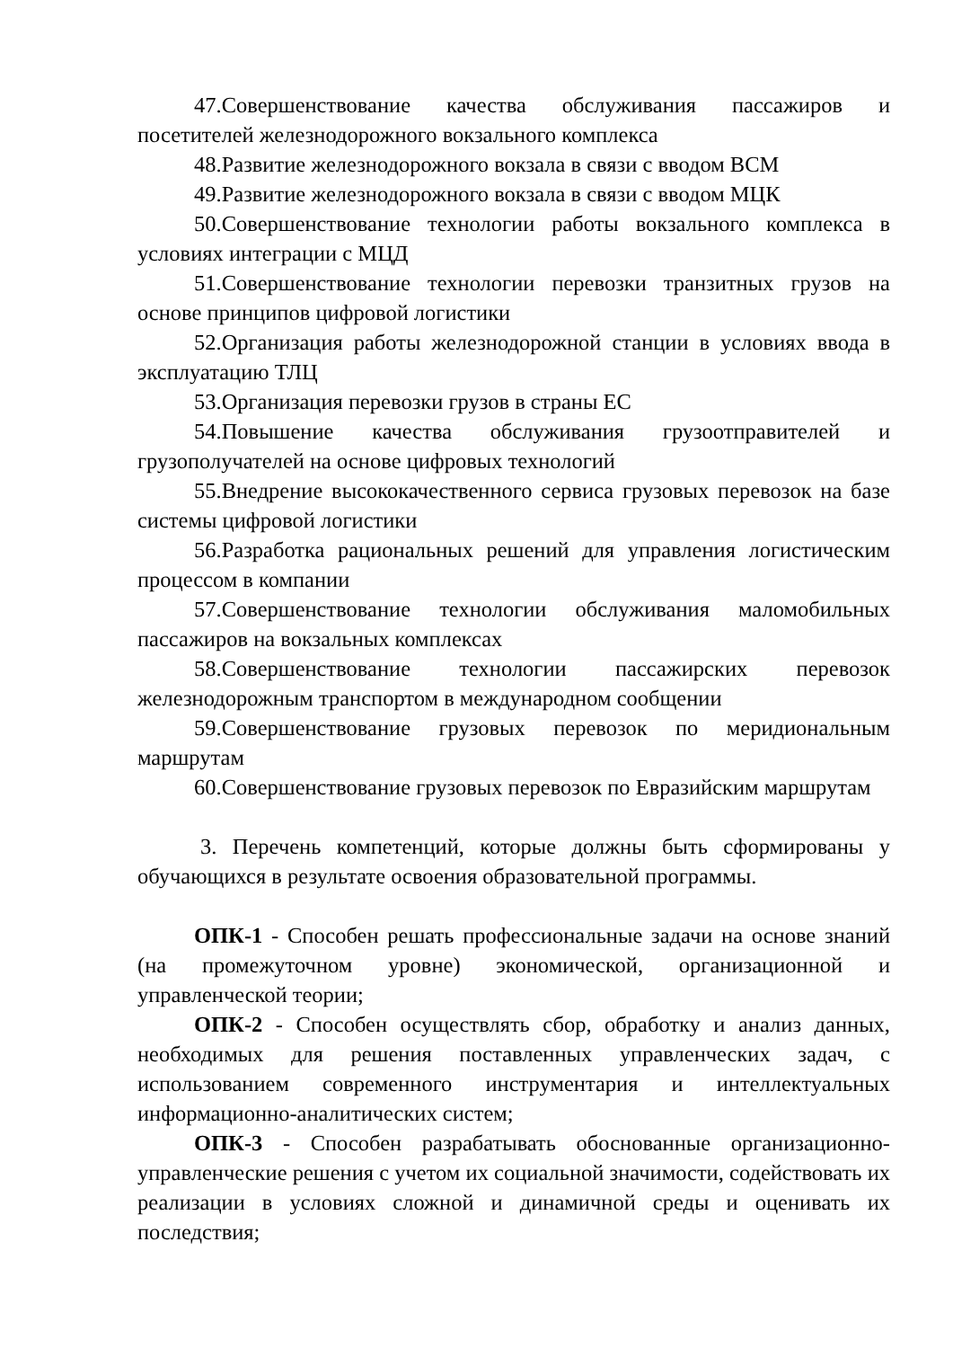47.Совершенствование качества обслуживания пассажиров и посетителей железнодорожного вокзального комплекса
48.Развитие железнодорожного вокзала в связи с вводом ВСМ
49.Развитие железнодорожного вокзала в связи с вводом МЦК
50.Совершенствование технологии работы вокзального комплекса в условиях интеграции с МЦД
51.Совершенствование технологии перевозки транзитных грузов на основе принципов цифровой логистики
52.Организация работы железнодорожной станции в условиях ввода в эксплуатацию ТЛЦ
53.Организация перевозки грузов в страны ЕС
54.Повышение качества обслуживания грузоотправителей и грузополучателей на основе цифровых технологий
55.Внедрение высококачественного сервиса грузовых перевозок на базе системы цифровой логистики
56.Разработка рациональных решений для управления логистическим процессом в компании
57.Совершенствование технологии обслуживания маломобильных пассажиров на вокзальных комплексах
58.Совершенствование технологии пассажирских перевозок железнодорожным транспортом в международном сообщении
59.Совершенствование грузовых перевозок по меридиональным маршрутам
60.Совершенствование грузовых перевозок по Евразийским маршрутам
3. Перечень компетенций, которые должны быть сформированы у обучающихся в результате освоения образовательной программы.
ОПК-1 - Способен решать профессиональные задачи на основе знаний (на промежуточном уровне) экономической, организационной и управленческой теории;
ОПК-2 - Способен осуществлять сбор, обработку и анализ данных, необходимых для решения поставленных управленческих задач, с использованием современного инструментария и интеллектуальных информационно-аналитических систем;
ОПК-3 - Способен разрабатывать обоснованные организационно-управленческие решения с учетом их социальной значимости, содействовать их реализации в условиях сложной и динамичной среды и оценивать их последствия;